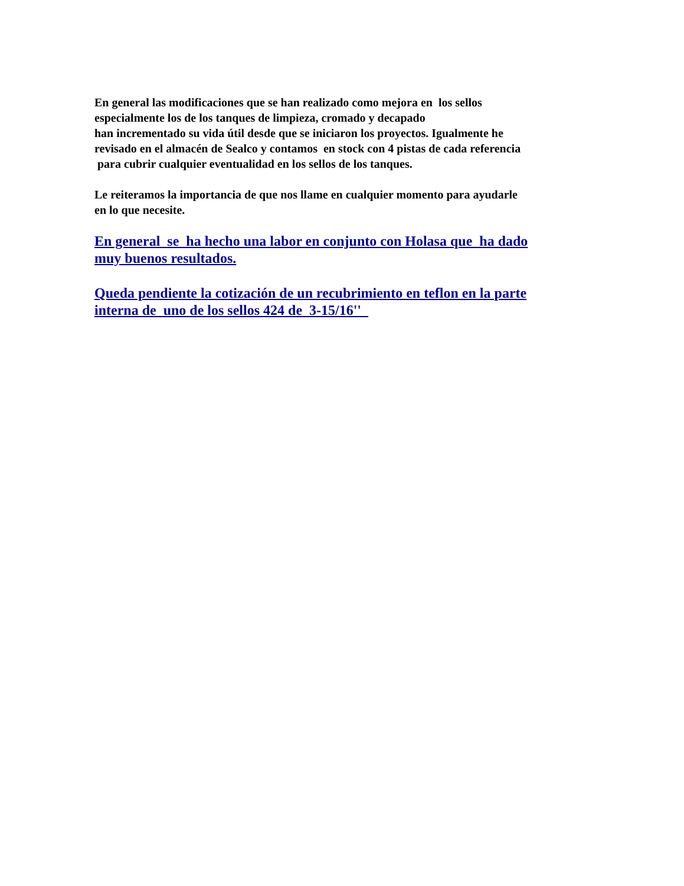En general las modificaciones que se han realizado como mejora en los sellos
especialmente los de los tanques de limpieza, cromado y decapado
han incrementado su vida útil desde que se iniciaron los proyectos. Igualmente he
revisado en el almacén de Sealco y contamos en stock con 4 pistas de cada referencia
para cubrir cualquier eventualidad en los sellos de los tanques.
Le reiteramos la importancia de que nos llame en cualquier momento para ayudarle
en lo que necesite.
En general se ha hecho una labor en conjunto con Holasa que ha dado
muy buenos resultados.
Queda pendiente la cotización de un recubrimiento en teflon en la parte
interna de uno de los sellos 424 de 3-15/16''